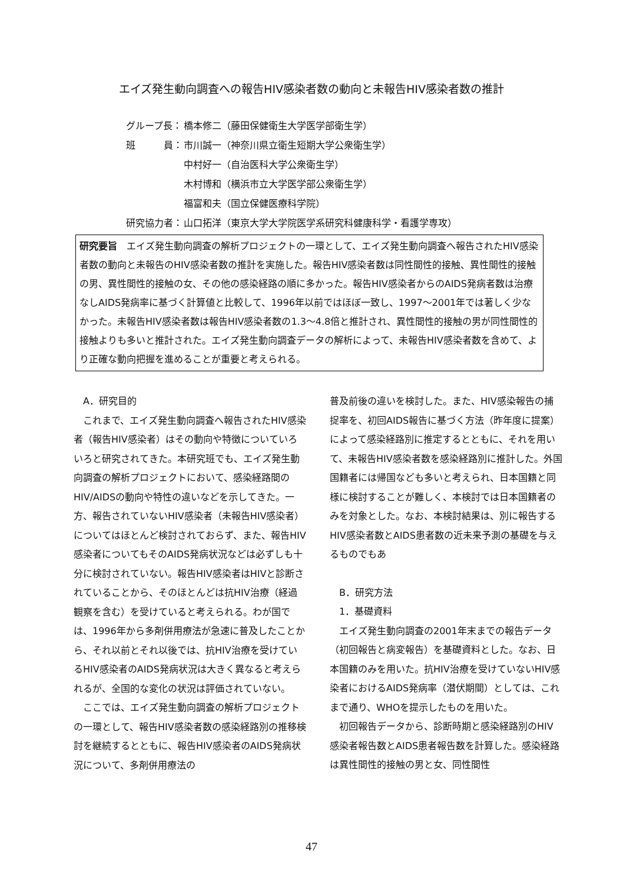エイズ発生動向調査への報告HIV感染者数の動向と未報告HIV感染者数の推計
| グループ長： | 橋本修二（藤田保健衛生大学医学部衛生学） |
| 班 員： | 市川誠一（神奈川県立衛生短期大学公衆衛生学） |
| | 中村好一（自治医科大学公衆衛生学） |
| | 木村博和（横浜市立大学医学部公衆衛生学） |
| | 福富和夫（国立保健医療科学院） |
| 研究協力者： | 山口拓洋（東京大学大学院医学系研究科健康科学・看護学専攻） |
研究要旨　エイズ発生動向調査の解析プロジェクトの一環として、エイズ発生動向調査へ報告されたHIV感染者数の動向と未報告のHIV感染者数の推計を実施した。報告HIV感染者数は同性間性的接触、異性間性的接触の男、異性間性的接触の女、その他の感染経路の順に多かった。報告HIV感染者からのAIDS発病者数は治療なしAIDS発病率に基づく計算値と比較して、1996年以前ではほぼ一致し、1997～2001年では著しく少なかった。未報告HIV感染者数は報告HIV感染者数の1.3～4.8倍と推計され、異性間性的接触の男が同性間性的接触よりも多いと推計された。エイズ発生動向調査データの解析によって、未報告HIV感染者数を含めて、より正確な動向把握を進めることが重要と考えられる。
A．研究目的
これまで、エイズ発生動向調査へ報告されたHIV感染者（報告HIV感染者）はその動向や特徴についていろいろと研究されてきた。本研究班でも、エイズ発生動向調査の解析プロジェクトにおいて、感染経路間のHIV/AIDSの動向や特性の違いなどを示してきた。一方、報告されていないHIV感染者（未報告HIV感染者）についてはほとんど検討されておらず、また、報告HIV感染者についてもそのAIDS発病状況などは必ずしも十分に検討されていない。報告HIV感染者はHIVと診断されていることから、そのほとんどは抗HIV治療（経過観察を含む）を受けていると考えられる。わが国では、1996年から多剤併用療法が急速に普及したことから、それ以前とそれ以後では、抗HIV治療を受けているHIV感染者のAIDS発病状況は大きく異なると考えられるが、全国的な変化の状況は評価されていない。
ここでは、エイズ発生動向調査の解析プロジェクトの一環として、報告HIV感染者数の感染経路別の推移検討を継続するとともに、報告HIV感染者のAIDS発病状況について、多剤併用療法の
普及前後の違いを検討した。また、HIV感染報告の捕捉率を、初回AIDS報告に基づく方法（昨年度に提案）によって感染経路別に推定するとともに、それを用いて、未報告HIV感染者数を感染経路別に推計した。外国国籍者には帰国なども多いと考えられ、日本国籍と同様に検討することが難しく、本検討では日本国籍者のみを対象とした。なお、本検討結果は、別に報告するHIV感染者数とAIDS患者数の近未来予測の基礎を与えるものでもあ
B．研究方法
1．基礎資料
エイズ発生動向調査の2001年末までの報告データ（初回報告と病変報告）を基礎資料とした。なお、日本国籍のみを用いた。抗HIV治療を受けていないHIV感染者におけるAIDS発病率（潜伏期間）としては、これまで通り、WHOを提示したものを用いた。
初回報告データから、診断時期と感染経路別のHIV感染者報告数とAIDS患者報告数を計算した。感染経路は異性間性的接触の男と女、同性間性
47